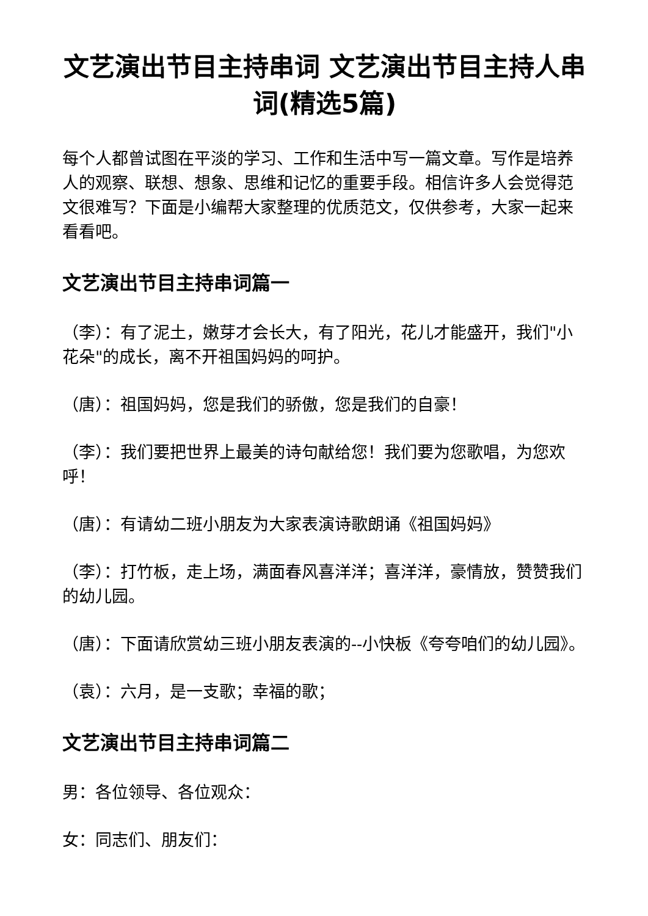文艺演出节目主持串词 文艺演出节目主持人串词(精选5篇)
每个人都曾试图在平淡的学习、工作和生活中写一篇文章。写作是培养人的观察、联想、想象、思维和记忆的重要手段。相信许多人会觉得范文很难写？下面是小编帮大家整理的优质范文，仅供参考，大家一起来看看吧。
文艺演出节目主持串词篇一
（李）：有了泥土，嫩芽才会长大，有了阳光，花儿才能盛开，我们"小花朵"的成长，离不开祖国妈妈的呵护。
（唐）：祖国妈妈，您是我们的骄傲，您是我们的自豪！
（李）：我们要把世界上最美的诗句献给您！我们要为您歌唱，为您欢呼！
（唐）：有请幼二班小朋友为大家表演诗歌朗诵《祖国妈妈》
（李）：打竹板，走上场，满面春风喜洋洋；喜洋洋，豪情放，赞赞我们的幼儿园。
（唐）：下面请欣赏幼三班小朋友表演的--小快板《夸夸咱们的幼儿园》。
（袁）：六月，是一支歌；幸福的歌；
文艺演出节目主持串词篇二
男：各位领导、各位观众：
女：同志们、朋友们：